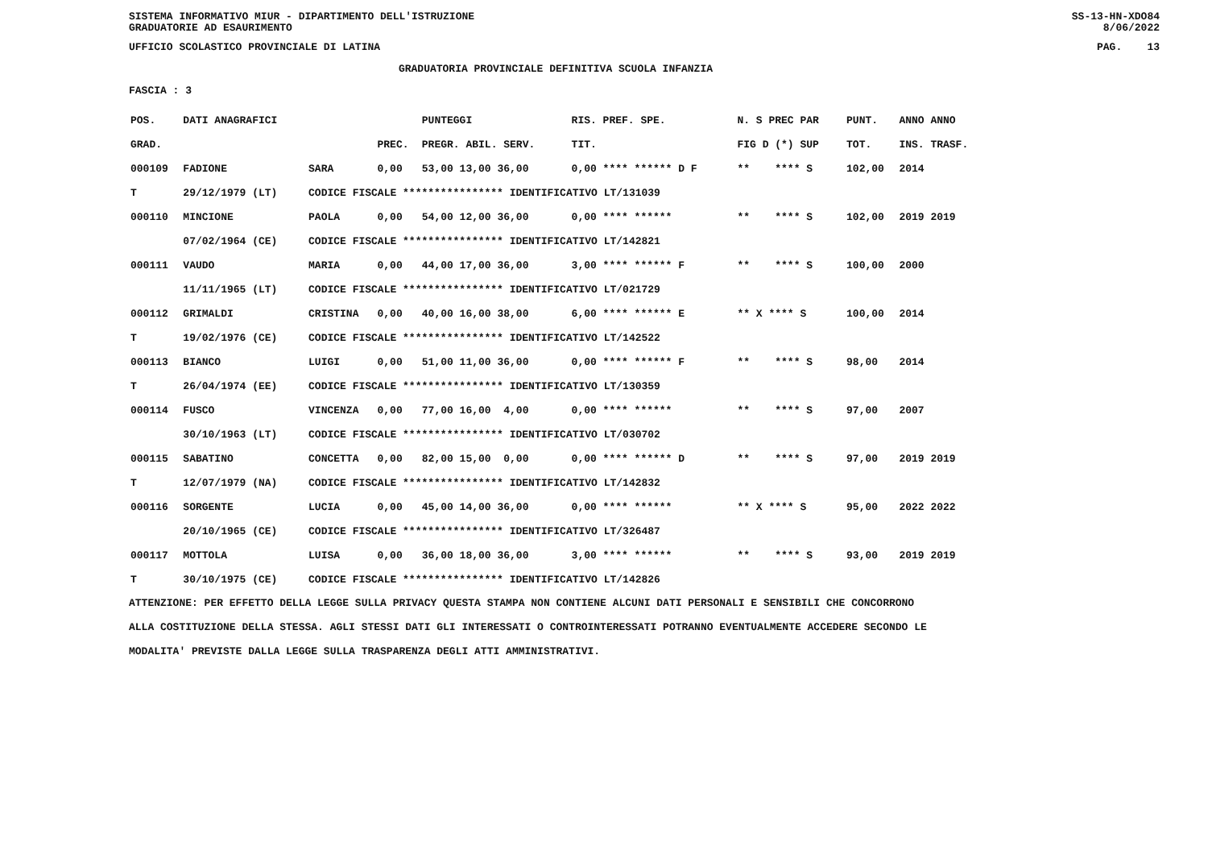SISTEMA INFORMATIVO MIUR - DIPARTIMENTO DELL'ISTRUZIONE
GRADUATORIE AD ESAURIMENTO SS-13-HN-XDO84
8/06/2022
UFFICIO SCOLASTICO PROVINCIALE DI LATINA PAG. 13
GRADUATORIA PROVINCIALE DEFINITIVA SCUOLA INFANZIA
FASCIA : 3
| POS. | DATI ANAGRAFICI | | | PUNTEGGI | RIS. PREF. SPE. | N. S PREC PAR | PUNT. | ANNO ANNO |
| --- | --- | --- | --- | --- | --- | --- | --- | --- |
| GRAD. | | | PREC. | PREGR. ABIL. SERV. | TIT. | FIG D (*) SUP | TOT. | INS. TRASF. |
| 000109 | FADIONE | SARA | 0,00 | 53,00 13,00 36,00 | 0,00 **** ****** D F | ** **** S | 102,00 | 2014 |
| T | 29/12/1979 (LT) | CODICE FISCALE **************** IDENTIFICATIVO LT/131039 | | | | | | |
| 000110 | MINCIONE | PAOLA | 0,00 | 54,00 12,00 36,00 | 0,00 **** ****** | ** **** S | 102,00 | 2019 2019 |
| | 07/02/1964 (CE) | CODICE FISCALE **************** IDENTIFICATIVO LT/142821 | | | | | | |
| 000111 | VAUDO | MARIA | 0,00 | 44,00 17,00 36,00 | 3,00 **** ****** F | ** **** S | 100,00 | 2000 |
| | 11/11/1965 (LT) | CODICE FISCALE **************** IDENTIFICATIVO LT/021729 | | | | | | |
| 000112 | GRIMALDI | CRISTINA | 0,00 | 40,00 16,00 38,00 | 6,00 **** ****** E | ** X **** S | 100,00 | 2014 |
| T | 19/02/1976 (CE) | CODICE FISCALE **************** IDENTIFICATIVO LT/142522 | | | | | | |
| 000113 | BIANCO | LUIGI | 0,00 | 51,00 11,00 36,00 | 0,00 **** ****** F | ** **** S | 98,00 | 2014 |
| T | 26/04/1974 (EE) | CODICE FISCALE **************** IDENTIFICATIVO LT/130359 | | | | | | |
| 000114 | FUSCO | VINCENZA | 0,00 | 77,00 16,00 4,00 | 0,00 **** ****** | ** **** S | 97,00 | 2007 |
| | 30/10/1963 (LT) | CODICE FISCALE **************** IDENTIFICATIVO LT/030702 | | | | | | |
| 000115 | SABATINO | CONCETTA | 0,00 | 82,00 15,00 0,00 | 0,00 **** ****** D | ** **** S | 97,00 | 2019 2019 |
| T | 12/07/1979 (NA) | CODICE FISCALE **************** IDENTIFICATIVO LT/142832 | | | | | | |
| 000116 | SORGENTE | LUCIA | 0,00 | 45,00 14,00 36,00 | 0,00 **** ****** | ** X **** S | 95,00 | 2022 2022 |
| | 20/10/1965 (CE) | CODICE FISCALE **************** IDENTIFICATIVO LT/326487 | | | | | | |
| 000117 | MOTTOLA | LUISA | 0,00 | 36,00 18,00 36,00 | 3,00 **** ****** | ** **** S | 93,00 | 2019 2019 |
| T | 30/10/1975 (CE) | CODICE FISCALE **************** IDENTIFICATIVO LT/142826 | | | | | | |
ATTENZIONE: PER EFFETTO DELLA LEGGE SULLA PRIVACY QUESTA STAMPA NON CONTIENE ALCUNI DATI PERSONALI E SENSIBILI CHE CONCORRONO
ALLA COSTITUZIONE DELLA STESSA. AGLI STESSI DATI GLI INTERESSATI O CONTROINTERESSATI POTRANNO EVENTUALMENTE ACCEDERE SECONDO LE
MODALITA' PREVISTE DALLA LEGGE SULLA TRASPARENZA DEGLI ATTI AMMINISTRATIVI.